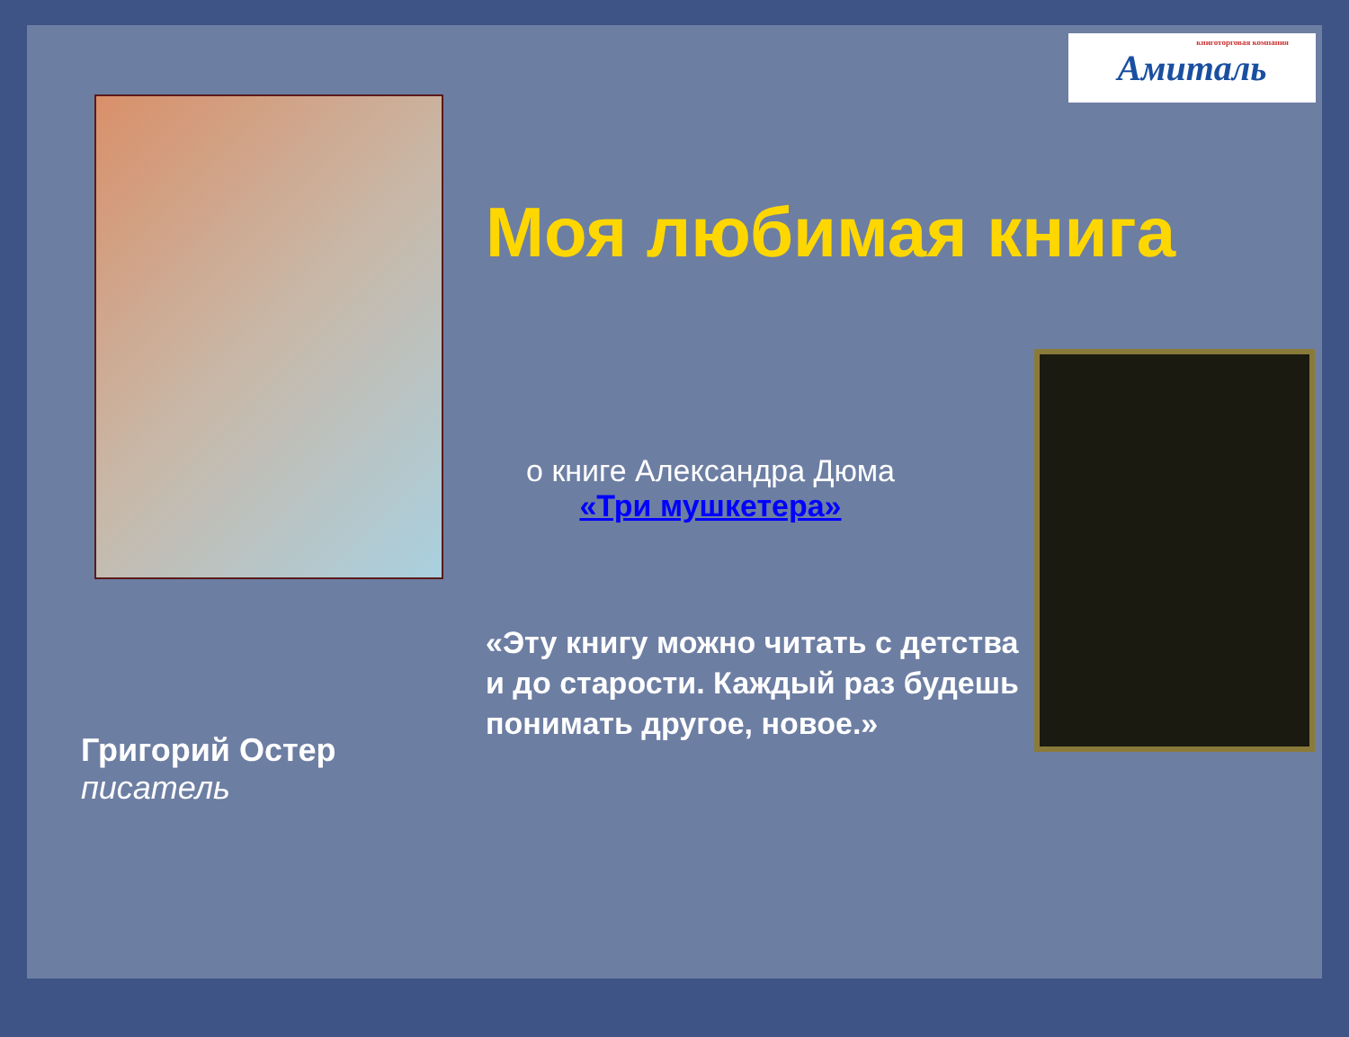книготорговая компания Амиталь
Моя любимая книга
о книге Александра Дюма
«Три мушкетера»
«Эту книгу можно читать с детства и до старости. Каждый раз будешь понимать другое, новое.»
Григорий Остер
писатель